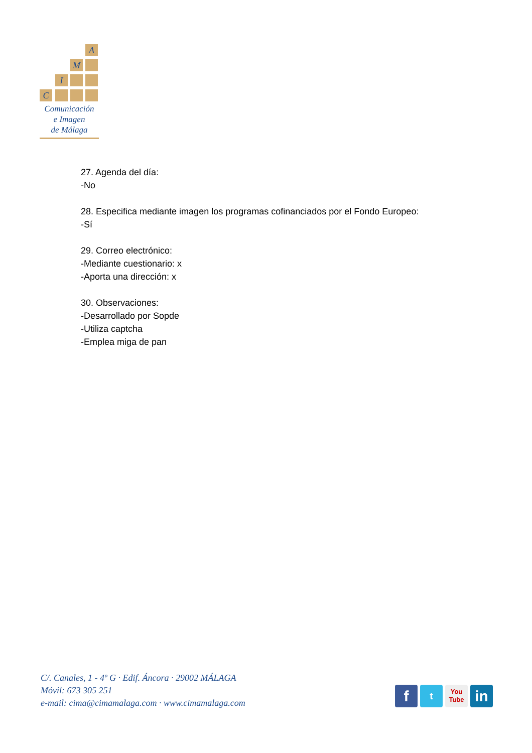A
M
I
C
Comunicación
e Imagen
de Málaga
27. Agenda del día:
-No
28. Especifica mediante imagen los programas cofinanciados por el Fondo Europeo:
-Sí
29. Correo electrónico:
-Mediante cuestionario: x
-Aporta una dirección: x
30. Observaciones:
-Desarrollado por Sopde
-Utiliza captcha
-Emplea miga de pan
C/. Canales, 1 - 4º G · Edif. Áncora · 29002 MÁLAGA
Móvil: 673 305 251
e-mail: cima@cimamalaga.com · www.cimamalaga.com
f
t
You
Tube
in